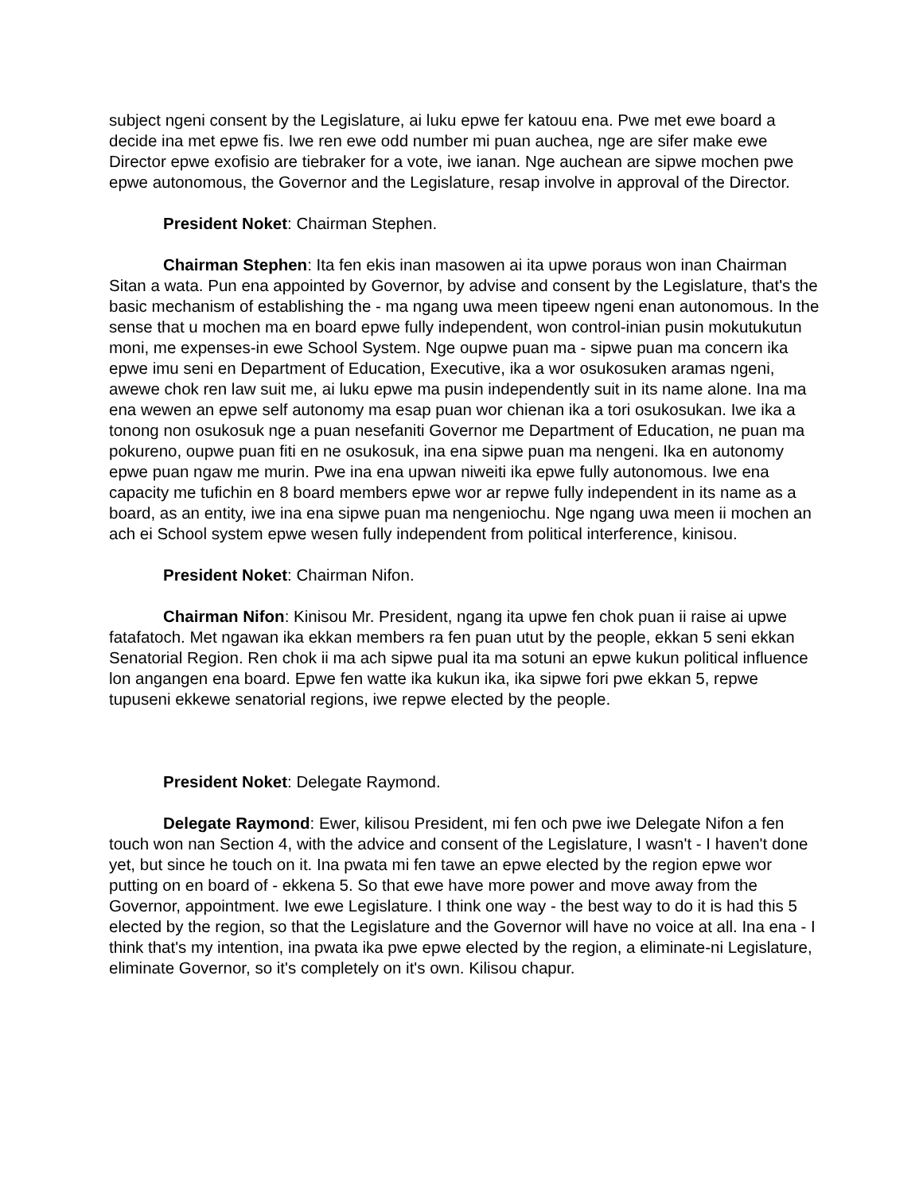subject ngeni consent by the Legislature, ai luku epwe fer katouu ena. Pwe met ewe board a decide ina met epwe fis. Iwe ren ewe odd number mi puan auchea, nge are sifer make ewe Director epwe exofisio are tiebraker for a vote, iwe ianan. Nge auchean are sipwe mochen pwe epwe autonomous, the Governor and the Legislature, resap involve in approval of the Director.
President Noket: Chairman Stephen.
Chairman Stephen: Ita fen ekis inan masowen ai ita upwe poraus won inan Chairman Sitan a wata. Pun ena appointed by Governor, by advise and consent by the Legislature, that's the basic mechanism of establishing the - ma ngang uwa meen tipeew ngeni enan autonomous. In the sense that u mochen ma en board epwe fully independent, won control-inian pusin mokutukutun moni, me expenses-in ewe School System. Nge oupwe puan ma - sipwe puan ma concern ika epwe imu seni en Department of Education, Executive, ika a wor osukosuken aramas ngeni, awewe chok ren law suit me, ai luku epwe ma pusin independently suit in its name alone. Ina ma ena wewen an epwe self autonomy ma esap puan wor chienan ika a tori osukosukan. Iwe ika a tonong non osukosuk nge a puan nesefaniti Governor me Department of Education, ne puan ma pokureno, oupwe puan fiti en ne osukosuk, ina ena sipwe puan ma nengeni. Ika en autonomy epwe puan ngaw me murin. Pwe ina ena upwan niweiti ika epwe fully autonomous. Iwe ena capacity me tufichin en 8 board members epwe wor ar repwe fully independent in its name as a board, as an entity, iwe ina ena sipwe puan ma nengeniochu. Nge ngang uwa meen ii mochen an ach ei School system epwe wesen fully independent from political interference, kinisou.
President Noket: Chairman Nifon.
Chairman Nifon: Kinisou Mr. President, ngang ita upwe fen chok puan ii raise ai upwe fatafatoch. Met ngawan ika ekkan members ra fen puan utut by the people, ekkan 5 seni ekkan Senatorial Region. Ren chok ii ma ach sipwe pual ita ma sotuni an epwe kukun political influence lon angangen ena board. Epwe fen watte ika kukun ika, ika sipwe fori pwe ekkan 5, repwe tupuseni ekkewe senatorial regions, iwe repwe elected by the people.
President Noket: Delegate Raymond.
Delegate Raymond: Ewer, kilisou President, mi fen och pwe iwe Delegate Nifon a fen touch won nan Section 4, with the advice and consent of the Legislature, I wasn't - I haven't done yet, but since he touch on it. Ina pwata mi fen tawe an epwe elected by the region epwe wor putting on en board of - ekkena 5. So that ewe have more power and move away from the Governor, appointment. Iwe ewe Legislature. I think one way - the best way to do it is had this 5 elected by the region, so that the Legislature and the Governor will have no voice at all. Ina ena - I think that's my intention, ina pwata ika pwe epwe elected by the region, a eliminate-ni Legislature, eliminate Governor, so it's completely on it's own. Kilisou chapur.